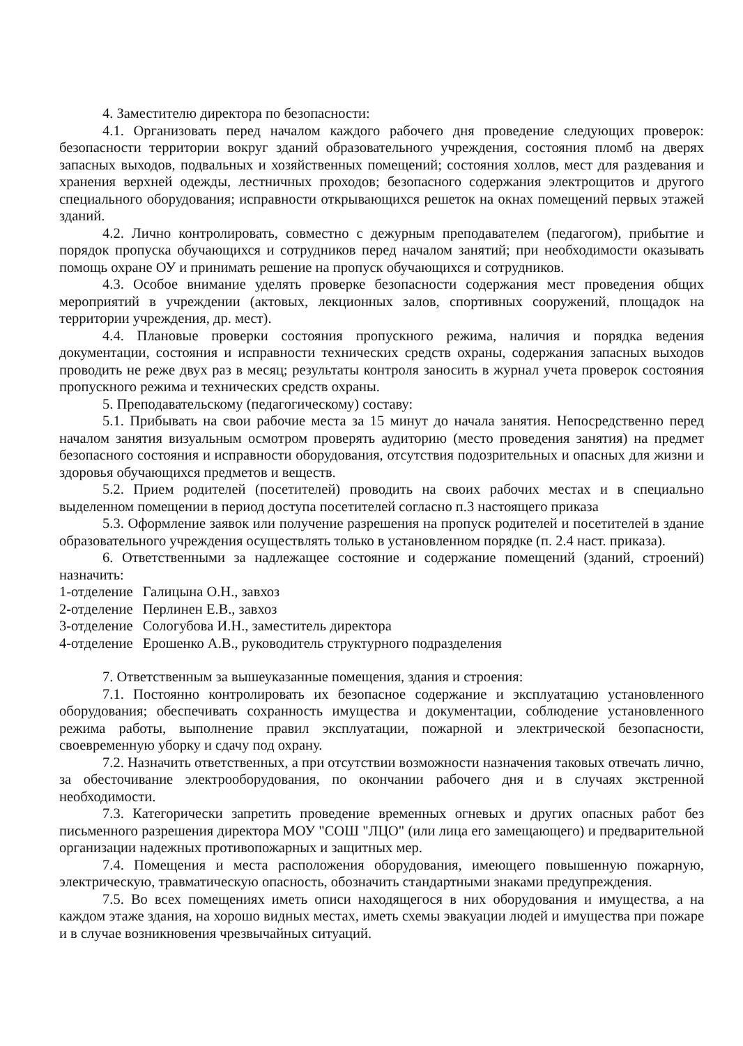4. Заместителю директора по безопасности:
4.1. Организовать перед началом каждого рабочего дня проведение следующих проверок: безопасности территории вокруг зданий образовательного учреждения, состояния пломб на дверях запасных выходов, подвальных и хозяйственных помещений; состояния холлов, мест для раздевания и хранения верхней одежды, лестничных проходов; безопасного содержания электрощитов и другого специального оборудования; исправности открывающихся решеток на окнах помещений первых этажей зданий.
4.2. Лично контролировать, совместно с дежурным преподавателем (педагогом), прибытие и порядок пропуска обучающихся и сотрудников перед началом занятий; при необходимости оказывать помощь охране ОУ и принимать решение на пропуск обучающихся и сотрудников.
4.3. Особое внимание уделять проверке безопасности содержания мест проведения общих мероприятий в учреждении (актовых, лекционных залов, спортивных сооружений, площадок на территории учреждения, др. мест).
4.4. Плановые проверки состояния пропускного режима, наличия и порядка ведения документации, состояния и исправности технических средств охраны, содержания запасных выходов проводить не реже двух раз в месяц; результаты контроля заносить в журнал учета проверок состояния пропускного режима и технических средств охраны.
5. Преподавательскому (педагогическому) составу:
5.1. Прибывать на свои рабочие места за 15 минут до начала занятия. Непосредственно перед началом занятия визуальным осмотром проверять аудиторию (место проведения занятия) на предмет безопасного состояния и исправности оборудования, отсутствия подозрительных и опасных для жизни и здоровья обучающихся предметов и веществ.
5.2. Прием родителей (посетителей) проводить на своих рабочих местах и в специально выделенном помещении в период доступа посетителей согласно п.3 настоящего приказа
5.3. Оформление заявок или получение разрешения на пропуск родителей и посетителей в здание образовательного учреждения осуществлять только в установленном порядке (п. 2.4 наст. приказа).
6. Ответственными за надлежащее состояние и содержание помещений (зданий, строений) назначить:
| 1-отделение | Галицына О.Н., завхоз |
| 2-отделение | Перлинен Е.В., завхоз |
| 3-отделение | Сологубова И.Н., заместитель директора |
| 4-отделение | Ерошенко А.В., руководитель структурного подразделения |
7. Ответственным за вышеуказанные помещения, здания и строения:
7.1. Постоянно контролировать их безопасное содержание и эксплуатацию установленного оборудования; обеспечивать сохранность имущества и документации, соблюдение установленного режима работы, выполнение правил эксплуатации, пожарной и электрической безопасности, своевременную уборку и сдачу под охрану.
7.2. Назначить ответственных, а при отсутствии возможности назначения таковых отвечать лично, за обесточивание электрооборудования, по окончании рабочего дня и в случаях экстренной необходимости.
7.3. Категорически запретить проведение временных огневых и других опасных работ без письменного разрешения директора МОУ "СОШ "ЛЦО" (или лица его замещающего) и предварительной организации надежных противопожарных и защитных мер.
7.4. Помещения и места расположения оборудования, имеющего повышенную пожарную, электрическую, травматическую опасность, обозначить стандартными знаками предупреждения.
7.5. Во всех помещениях иметь описи находящегося в них оборудования и имущества, а на каждом этаже здания, на хорошо видных местах, иметь схемы эвакуации людей и имущества при пожаре и в случае возникновения чрезвычайных ситуаций.